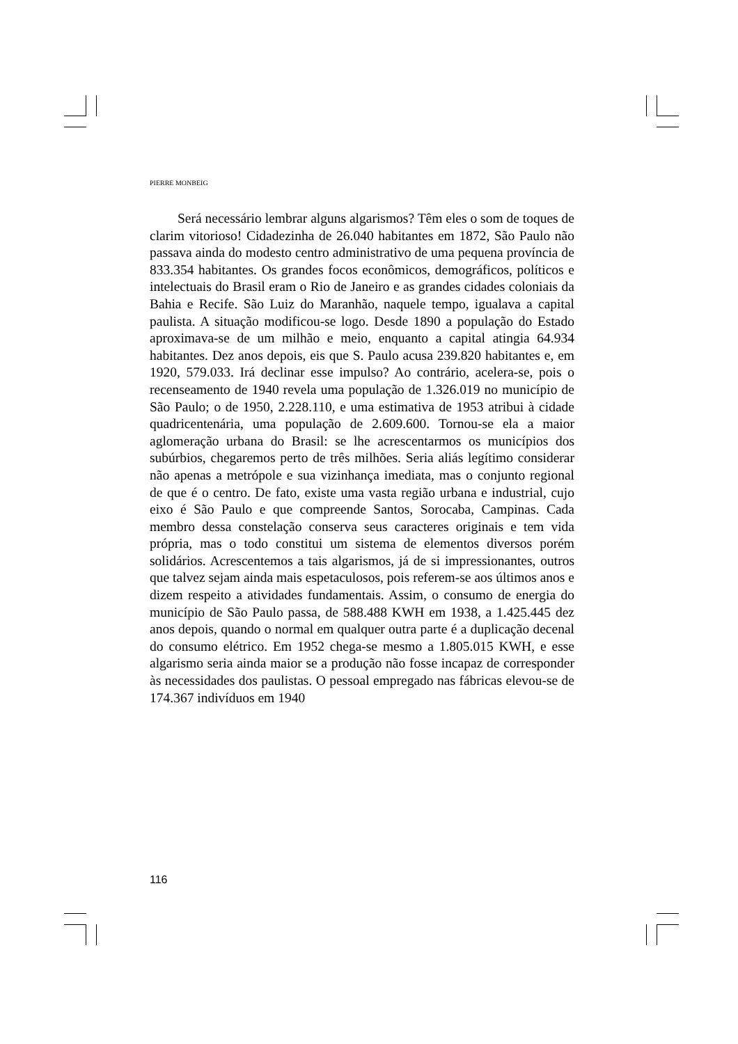PIERRE MONBEIG
Será necessário lembrar alguns algarismos? Têm eles o som de toques de clarim vitorioso! Cidadezinha de 26.040 habitantes em 1872, São Paulo não passava ainda do modesto centro administrativo de uma pequena província de 833.354 habitantes. Os grandes focos econômicos, demográficos, políticos e intelectuais do Brasil eram o Rio de Janeiro e as grandes cidades coloniais da Bahia e Recife. São Luiz do Maranhão, naquele tempo, igualava a capital paulista. A situação modificou-se logo. Desde 1890 a população do Estado aproximava-se de um milhão e meio, enquanto a capital atingia 64.934 habitantes. Dez anos depois, eis que S. Paulo acusa 239.820 habitantes e, em 1920, 579.033. Irá declinar esse impulso? Ao contrário, acelera-se, pois o recenseamento de 1940 revela uma população de 1.326.019 no município de São Paulo; o de 1950, 2.228.110, e uma estimativa de 1953 atribui à cidade quadricentenária, uma população de 2.609.600. Tornou-se ela a maior aglomeração urbana do Brasil: se lhe acrescentarmos os municípios dos subúrbios, chegaremos perto de três milhões. Seria aliás legítimo considerar não apenas a metrópole e sua vizinhança imediata, mas o conjunto regional de que é o centro. De fato, existe uma vasta região urbana e industrial, cujo eixo é São Paulo e que compreende Santos, Sorocaba, Campinas. Cada membro dessa constelação conserva seus caracteres originais e tem vida própria, mas o todo constitui um sistema de elementos diversos porém solidários. Acrescentemos a tais algarismos, já de si impressionantes, outros que talvez sejam ainda mais espetaculosos, pois referem-se aos últimos anos e dizem respeito a atividades fundamentais. Assim, o consumo de energia do município de São Paulo passa, de 588.488 KWH em 1938, a 1.425.445 dez anos depois, quando o normal em qualquer outra parte é a duplicação decenal do consumo elétrico. Em 1952 chega-se mesmo a 1.805.015 KWH, e esse algarismo seria ainda maior se a produção não fosse incapaz de corresponder às necessidades dos paulistas. O pessoal empregado nas fábricas elevou-se de 174.367 indivíduos em 1940
116